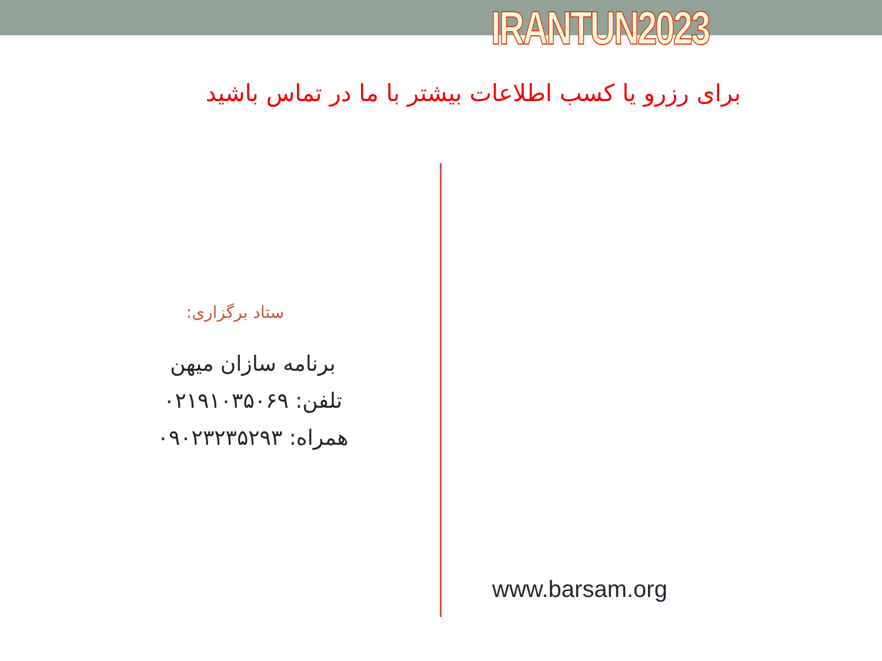IRANTUN2023
برای رزرو یا کسب اطلاعات بیشتر با ما در تماس باشید
ستاد برگزاری:
برنامه سازان میهن
تلفن: ۰۲۱۹۱۰۳۵۰۶۹
همراه: ۰۹۰۲۳۲۳۵۲۹۳
www.barsam.org